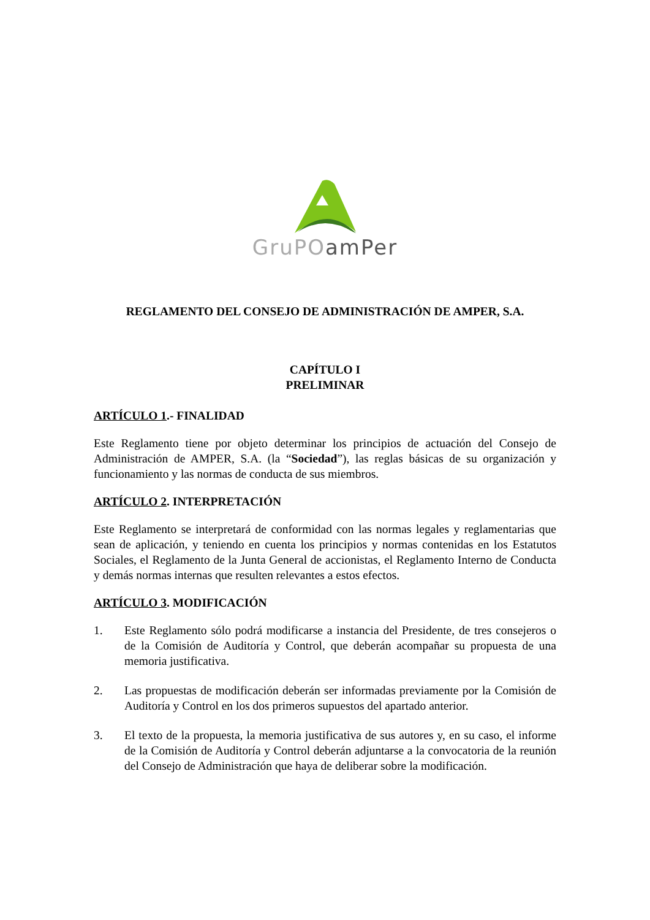GruPO amPer
REGLAMENTO DEL CONSEJO DE ADMINISTRACIÓN DE AMPER, S.A.
CAPÍTULO I
PRELIMINAR
ARTÍCULO 1.- FINALIDAD
Este Reglamento tiene por objeto determinar los principios de actuación del Consejo de Administración de AMPER, S.A. (la “Sociedad”), las reglas básicas de su organización y funcionamiento y las normas de conducta de sus miembros.
ARTÍCULO 2. INTERPRETACIÓN
Este Reglamento se interpretará de conformidad con las normas legales y reglamentarias que sean de aplicación, y teniendo en cuenta los principios y normas contenidas en los Estatutos Sociales, el Reglamento de la Junta General de accionistas, el Reglamento Interno de Conducta y demás normas internas que resulten relevantes a estos efectos.
ARTÍCULO 3. MODIFICACIÓN
1. Este Reglamento sólo podrá modificarse a instancia del Presidente, de tres consejeros o de la Comisión de Auditoría y Control, que deberán acompañar su propuesta de una memoria justificativa.
2. Las propuestas de modificación deberán ser informadas previamente por la Comisión de Auditoría y Control en los dos primeros supuestos del apartado anterior.
3. El texto de la propuesta, la memoria justificativa de sus autores y, en su caso, el informe de la Comisión de Auditoría y Control deberán adjuntarse a la convocatoria de la reunión del Consejo de Administración que haya de deliberar sobre la modificación.